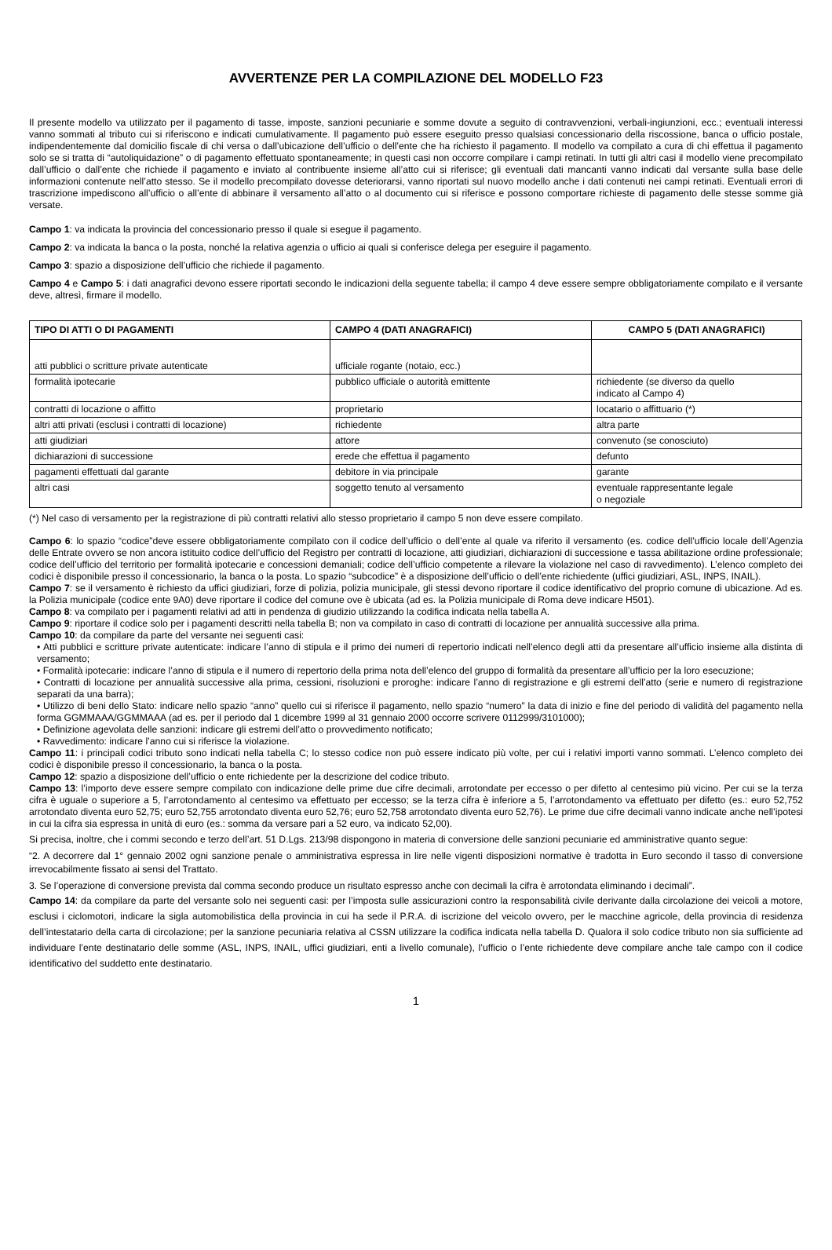AVVERTENZE PER LA COMPILAZIONE DEL MODELLO F23
Il presente modello va utilizzato per il pagamento di tasse, imposte, sanzioni pecuniarie e somme dovute a seguito di contravvenzioni, verbali-ingiunzioni, ecc.; eventuali interessi vanno sommati al tributo cui si riferiscono e indicati cumulativamente. Il pagamento può essere eseguito presso qualsiasi concessionario della riscossione, banca o ufficio postale, indipendentemente dal domicilio fiscale di chi versa o dall’ubicazione dell’ufficio o dell’ente che ha richiesto il pagamento. Il modello va compilato a cura di chi effettua il pagamento solo se si tratta di “autoliquidazione” o di pagamento effettuato spontaneamente; in questi casi non occorre compilare i campi retinati. In tutti gli altri casi il modello viene precompilato dall’ufficio o dall’ente che richiede il pagamento e inviato al contribuente insieme all’atto cui si riferisce; gli eventuali dati mancanti vanno indicati dal versante sulla base delle informazioni contenute nell’atto stesso. Se il modello precompilato dovesse deteriorarsi, vanno riportati sul nuovo modello anche i dati contenuti nei campi retinati. Eventuali errori di trascrizione impediscono all’ufficio o all’ente di abbinare il versamento all’atto o al documento cui si riferisce e possono comportare richieste di pagamento delle stesse somme già versate.
Campo 1: va indicata la provincia del concessionario presso il quale si esegue il pagamento.
Campo 2: va indicata la banca o la posta, nonché la relativa agenzia o ufficio ai quali si conferisce delega per eseguire il pagamento.
Campo 3: spazio a disposizione dell’ufficio che richiede il pagamento.
Campo 4 e Campo 5: i dati anagrafici devono essere riportati secondo le indicazioni della seguente tabella; il campo 4 deve essere sempre obbligatoriamente compilato e il versante deve, altresì, firmare il modello.
| TIPO DI ATTI O DI PAGAMENTI | CAMPO 4 (DATI ANAGRAFICI) | CAMPO 5 (DATI ANAGRAFICI) |
| --- | --- | --- |
| atti pubblici o scritture private autenticate | ufficiale rogante (notaio, ecc.) | |
| formalità ipotecarie | pubblico ufficiale o autorità emittente | richiedente (se diverso da quello indicato al Campo 4) |
| contratti di locazione o affitto | proprietario | locatario o affittuario (*) |
| altri atti privati (esclusi i contratti di locazione) | richiedente | altra parte |
| atti giudiziari | attore | convenuto (se conosciuto) |
| dichiarazioni di successione | erede che effettua il pagamento | defunto |
| pagamenti effettuati dal garante | debitore in via principale | garante |
| altri casi | soggetto tenuto al versamento | eventuale rappresentante legale o negoziale |
(*) Nel caso di versamento per la registrazione di più contratti relativi allo stesso proprietario il campo 5 non deve essere compilato.
Campo 6: lo spazio “codice”deve essere obbligatoriamente compilato con il codice dell’ufficio o dell’ente al quale va riferito il versamento (es. codice dell’ufficio locale dell’Agenzia delle Entrate ovvero se non ancora istituito codice dell’ufficio del Registro per contratti di locazione, atti giudiziari, dichiarazioni di successione e tassa abilitazione ordine professionale; codice dell’ufficio del territorio per formalità ipotecarie e concessioni demaniali; codice dell’ufficio competente a rilevare la violazione nel caso di ravvedimento). L’elenco completo dei codici è disponibile presso il concessionario, la banca o la posta. Lo spazio “subcodice” è a disposizione dell’ufficio o dell’ente richiedente (uffici giudiziari, ASL, INPS, INAIL).
Campo 7: se il versamento è richiesto da uffici giudiziari, forze di polizia, polizia municipale, gli stessi devono riportare il codice identificativo del proprio comune di ubicazione. Ad es. la Polizia municipale (codice ente 9A0) deve riportare il codice del comune ove è ubicata (ad es. la Polizia municipale di Roma deve indicare H501).
Campo 8: va compilato per i pagamenti relativi ad atti in pendenza di giudizio utilizzando la codifica indicata nella tabella A.
Campo 9: riportare il codice solo per i pagamenti descritti nella tabella B; non va compilato in caso di contratti di locazione per annualità successive alla prima.
Campo 10: da compilare da parte del versante nei seguenti casi:
• Atti pubblici e scritture private autenticate: indicare l’anno di stipula e il primo dei numeri di repertorio indicati nell’elenco degli atti da presentare all’ufficio insieme alla distinta di versamento;
• Formalità ipotecarie: indicare l’anno di stipula e il numero di repertorio della prima nota dell’elenco del gruppo di formalità da presentare all’ufficio per la loro esecuzione;
• Contratti di locazione per annualità successive alla prima, cessioni, risoluzioni e proroghe: indicare l’anno di registrazione e gli estremi dell’atto (serie e numero di registrazione separati da una barra);
• Utilizzo di beni dello Stato: indicare nello spazio “anno” quello cui si riferisce il pagamento, nello spazio “numero” la data di inizio e fine del periodo di validità del pagamento nella forma GGMMAAA/GGMMAAA (ad es. per il periodo dal 1 dicembre 1999 al 31 gennaio 2000 occorre scrivere 0112999/3101000);
• Definizione agevolata delle sanzioni: indicare gli estremi dell’atto o provvedimento notificato;
• Ravvedimento: indicare l’anno cui si riferisce la violazione.
Campo 11: i principali codici tributo sono indicati nella tabella C; lo stesso codice non può essere indicato più volte, per cui i relativi importi vanno sommati. L’elenco completo dei codici è disponibile presso il concessionario, la banca o la posta.
Campo 12: spazio a disposizione dell’ufficio o ente richiedente per la descrizione del codice tributo.
Campo 13: l’importo deve essere sempre compilato con indicazione delle prime due cifre decimali, arrotondate per eccesso o per difetto al centesimo più vicino. Per cui se la terza cifra è uguale o superiore a 5, l’arrotondamento al centesimo va effettuato per eccesso; se la terza cifra è inferiore a 5, l’arrotondamento va effettuato per difetto (es.: euro 52,752 arrotondato diventa euro 52,75; euro 52,755 arrotondato diventa euro 52,76; euro 52,758 arrotondato diventa euro 52,76). Le prime due cifre decimali vanno indicate anche nell’ipotesi in cui la cifra sia espressa in unità di euro (es.: somma da versare pari a 52 euro, va indicato 52,00).
Si precisa, inoltre, che i commi secondo e terzo dell’art. 51 D.Lgs. 213/98 dispongono in materia di conversione delle sanzioni pecuniarie ed amministrative quanto segue:
“2. A decorrere dal 1° gennaio 2002 ogni sanzione penale o amministrativa espressa in lire nelle vigenti disposizioni normative è tradotta in Euro secondo il tasso di conversione irrevocabilmente fissato ai sensi del Trattato.
3. Se l’operazione di conversione prevista dal comma secondo produce un risultato espresso anche con decimali la cifra è arrotondata eliminando i decimali”.
Campo 14: da compilare da parte del versante solo nei seguenti casi: per l’imposta sulle assicurazioni contro la responsabilità civile derivante dalla circolazione dei veicoli a motore, esclusi i ciclomotori, indicare la sigla automobilistica della provincia in cui ha sede il P.R.A. di iscrizione del veicolo ovvero, per le macchine agricole, della provincia di residenza dell’intestatario della carta di circolazione; per la sanzione pecuniaria relativa al CSSN utilizzare la codifica indicata nella tabella D. Qualora il solo codice tributo non sia sufficiente ad individuare l’ente destinatario delle somme (ASL, INPS, INAIL, uffici giudiziari, enti a livello comunale), l’ufficio o l’ente richiedente deve compilare anche tale campo con il codice identificativo del suddetto ente destinatario.
1